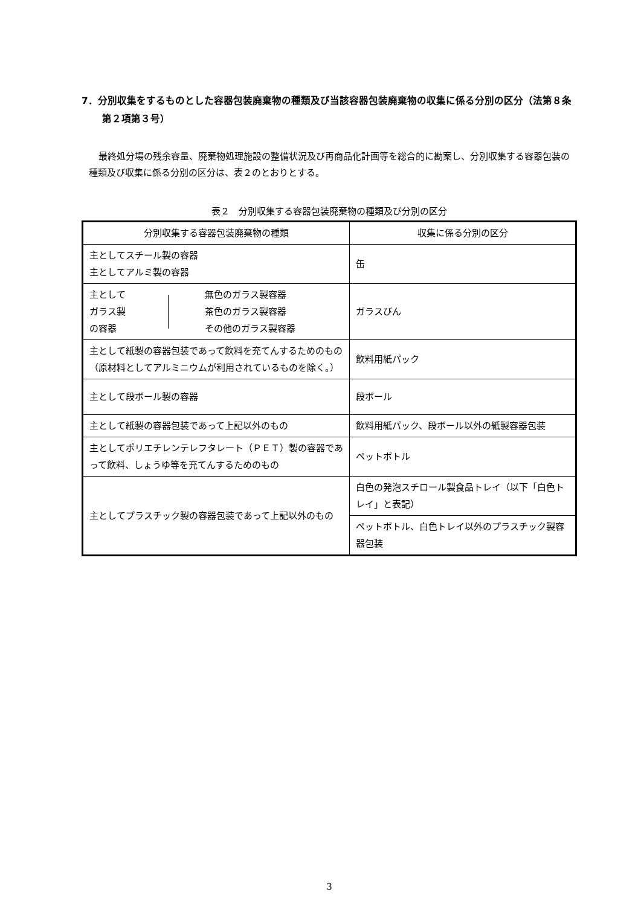7．分別収集をするものとした容器包装廃棄物の種類及び当該容器包装廃棄物の収集に係る分別の区分（法第８条第２項第３号）
最終処分場の残余容量、廃棄物処理施設の整備状況及び再商品化計画等を総合的に勘案し、分別収集する容器包装の種類及び収集に係る分別の区分は、表２のとおりとする。
表２　分別収集する容器包装廃棄物の種類及び分別の区分
| 分別収集する容器包装廃棄物の種類 | 収集に係る分別の区分 |
| --- | --- |
| 主としてスチール製の容器 主としてアルミ製の容器 | 缶 |
| 主として ガラス製 の容器 無色のガラス製容器 茶色のガラス製容器 その他のガラス製容器 | ガラスびん |
| 主として紙製の容器包装であって飲料を充てんするためのもの（原材料としてアルミニウムが利用されているものを除く。） | 飲料用紙パック |
| 主として段ボール製の容器 | 段ボール |
| 主として紙製の容器包装であって上記以外のもの | 飲料用紙パック、段ボール以外の紙製容器包装 |
| 主としてポリエチレンテレフタレート（ＰＥＴ）製の容器であって飲料、しょうゆ等を充てんするためのもの | ペットボトル |
| 主としてプラスチック製の容器包装であって上記以外のもの | 白色の発泡スチロール製食品トレイ（以下「白色トレイ」と表記） |
| | ペットボトル、白色トレイ以外のプラスチック製容器包装 |
3